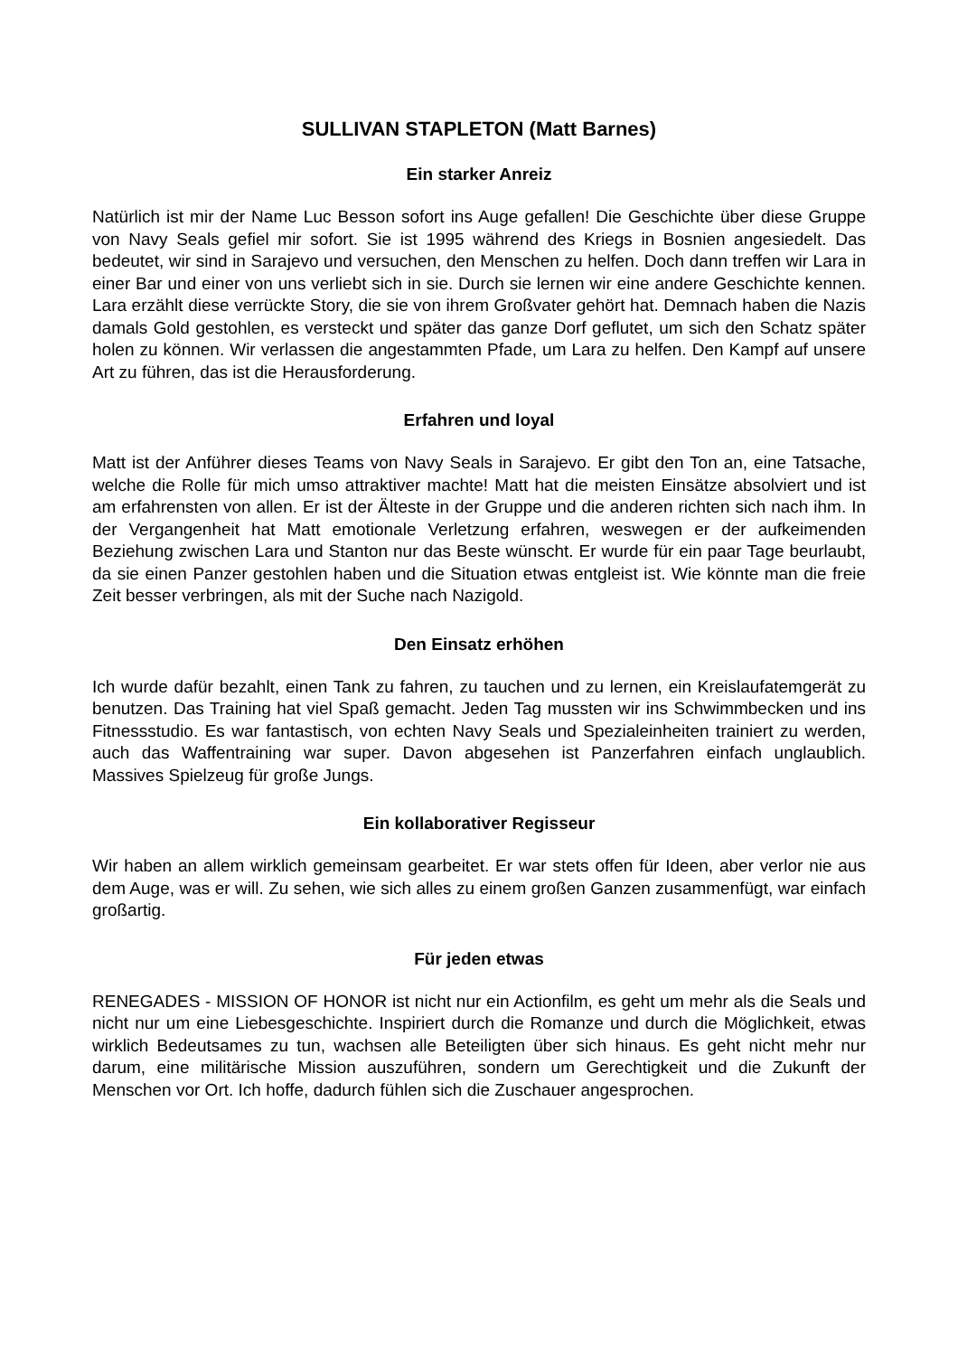SULLIVAN STAPLETON (Matt Barnes)
Ein starker Anreiz
Natürlich ist mir der Name Luc Besson sofort ins Auge gefallen! Die Geschichte über diese Gruppe von Navy Seals gefiel mir sofort. Sie ist 1995 während des Kriegs in Bosnien angesiedelt. Das bedeutet, wir sind in Sarajevo und versuchen, den Menschen zu helfen. Doch dann treffen wir Lara in einer Bar und einer von uns verliebt sich in sie. Durch sie lernen wir eine andere Geschichte kennen. Lara erzählt diese verrückte Story, die sie von ihrem Großvater gehört hat. Demnach haben die Nazis damals Gold gestohlen, es versteckt und später das ganze Dorf geflutet, um sich den Schatz später holen zu können. Wir verlassen die angestammten Pfade, um Lara zu helfen. Den Kampf auf unsere Art zu führen, das ist die Herausforderung.
Erfahren und loyal
Matt ist der Anführer dieses Teams von Navy Seals in Sarajevo. Er gibt den Ton an, eine Tatsache, welche die Rolle für mich umso attraktiver machte! Matt hat die meisten Einsätze absolviert und ist am erfahrensten von allen. Er ist der Älteste in der Gruppe und die anderen richten sich nach ihm. In der Vergangenheit hat Matt emotionale Verletzung erfahren, weswegen er der aufkeimenden Beziehung zwischen Lara und Stanton nur das Beste wünscht. Er wurde für ein paar Tage beurlaubt, da sie einen Panzer gestohlen haben und die Situation etwas entgleist ist. Wie könnte man die freie Zeit besser verbringen, als mit der Suche nach Nazigold.
Den Einsatz erhöhen
Ich wurde dafür bezahlt, einen Tank zu fahren, zu tauchen und zu lernen, ein Kreislaufatemgerät zu benutzen. Das Training hat viel Spaß gemacht. Jeden Tag mussten wir ins Schwimmbecken und ins Fitnessstudio. Es war fantastisch, von echten Navy Seals und Spezialeinheiten trainiert zu werden, auch das Waffentraining war super. Davon abgesehen ist Panzerfahren einfach unglaublich. Massives Spielzeug für große Jungs.
Ein kollaborativer Regisseur
Wir haben an allem wirklich gemeinsam gearbeitet. Er war stets offen für Ideen, aber verlor nie aus dem Auge, was er will. Zu sehen, wie sich alles zu einem großen Ganzen zusammenfügt, war einfach großartig.
Für jeden etwas
RENEGADES - MISSION OF HONOR ist nicht nur ein Actionfilm, es geht um mehr als die Seals und nicht nur um eine Liebesgeschichte. Inspiriert durch die Romanze und durch die Möglichkeit, etwas wirklich Bedeutsames zu tun, wachsen alle Beteiligten über sich hinaus. Es geht nicht mehr nur darum, eine militärische Mission auszuführen, sondern um Gerechtigkeit und die Zukunft der Menschen vor Ort. Ich hoffe, dadurch fühlen sich die Zuschauer angesprochen.